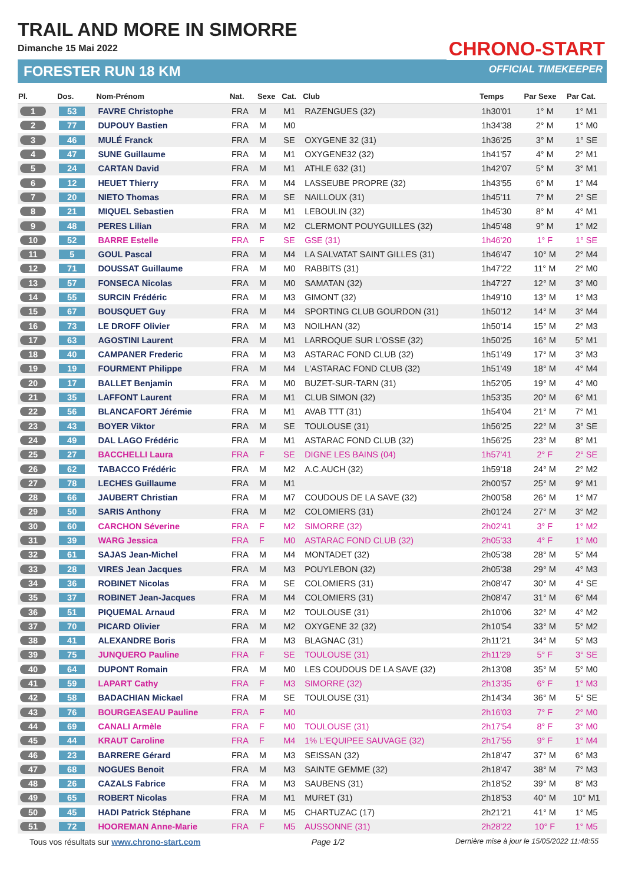TRAIL AND MORE IN SIMORRE
Dimanche 15 Mai 2022
FORESTER RUN 18 KM
CHRONO-START
OFFICIAL TIMEKEEPER
| Pl. | Dos. | Nom-Prénom | Nat. | Sexe | Cat. | Club | Temps | Par Sexe | Par Cat. |
| --- | --- | --- | --- | --- | --- | --- | --- | --- | --- |
| 1 | 53 | FAVRE Christophe | FRA | M | M1 | RAZENGUES (32) | 1h30'01 | 1° M | 1° M1 |
| 2 | 77 | DUPOUY Bastien | FRA | M | M0 | | 1h34'38 | 2° M | 1° M0 |
| 3 | 46 | MULÉ Franck | FRA | M | SE | OXYGENE 32 (31) | 1h36'25 | 3° M | 1° SE |
| 4 | 47 | SUNE Guillaume | FRA | M | M1 | OXYGENE32 (32) | 1h41'57 | 4° M | 2° M1 |
| 5 | 24 | CARTAN David | FRA | M | M1 | ATHLE 632 (31) | 1h42'07 | 5° M | 3° M1 |
| 6 | 12 | HEUET Thierry | FRA | M | M4 | LASSEUBE PROPRE (32) | 1h43'55 | 6° M | 1° M4 |
| 7 | 20 | NIETO Thomas | FRA | M | SE | NAILLOUX (31) | 1h45'11 | 7° M | 2° SE |
| 8 | 21 | MIQUEL Sebastien | FRA | M | M1 | LEBOULIN (32) | 1h45'30 | 8° M | 4° M1 |
| 9 | 48 | PERES Lilian | FRA | M | M2 | CLERMONT POUYGUILLES (32) | 1h45'48 | 9° M | 1° M2 |
| 10 | 52 | BARRE Estelle | FRA | F | SE | GSE (31) | 1h46'20 | 1° F | 1° SE |
| 11 | 5 | GOUL Pascal | FRA | M | M4 | LA SALVATAT SAINT GILLES (31) | 1h46'47 | 10° M | 2° M4 |
| 12 | 71 | DOUSSAT Guillaume | FRA | M | M0 | RABBITS (31) | 1h47'22 | 11° M | 2° M0 |
| 13 | 57 | FONSECA Nicolas | FRA | M | M0 | SAMATAN (32) | 1h47'27 | 12° M | 3° M0 |
| 14 | 55 | SURCIN Frédéric | FRA | M | M3 | GIMONT (32) | 1h49'10 | 13° M | 1° M3 |
| 15 | 67 | BOUSQUET Guy | FRA | M | M4 | SPORTING CLUB GOURDON (31) | 1h50'12 | 14° M | 3° M4 |
| 16 | 73 | LE DROFF Olivier | FRA | M | M3 | NOILHAN (32) | 1h50'14 | 15° M | 2° M3 |
| 17 | 63 | AGOSTINI Laurent | FRA | M | M1 | LARROQUE SUR L'OSSE (32) | 1h50'25 | 16° M | 5° M1 |
| 18 | 40 | CAMPANER Frederic | FRA | M | M3 | ASTARAC FOND CLUB (32) | 1h51'49 | 17° M | 3° M3 |
| 19 | 19 | FOURMENT Philippe | FRA | M | M4 | L'ASTARAC FOND CLUB (32) | 1h51'49 | 18° M | 4° M4 |
| 20 | 17 | BALLET Benjamin | FRA | M | M0 | BUZET-SUR-TARN (31) | 1h52'05 | 19° M | 4° M0 |
| 21 | 35 | LAFFONT Laurent | FRA | M | M1 | CLUB SIMON (32) | 1h53'35 | 20° M | 6° M1 |
| 22 | 56 | BLANCAFORT Jérémie | FRA | M | M1 | AVAB TTT (31) | 1h54'04 | 21° M | 7° M1 |
| 23 | 43 | BOYER Viktor | FRA | M | SE | TOULOUSE (31) | 1h56'25 | 22° M | 3° SE |
| 24 | 49 | DAL LAGO Frédéric | FRA | M | M1 | ASTARAC FOND CLUB (32) | 1h56'25 | 23° M | 8° M1 |
| 25 | 27 | BACCHELLI Laura | FRA | F | SE | DIGNE LES BAINS (04) | 1h57'41 | 2° F | 2° SE |
| 26 | 62 | TABACCO Frédéric | FRA | M | M2 | A.C.AUCH (32) | 1h59'18 | 24° M | 2° M2 |
| 27 | 78 | LECHES Guillaume | FRA | M | M1 | | 2h00'57 | 25° M | 9° M1 |
| 28 | 66 | JAUBERT Christian | FRA | M | M7 | COUDOUS DE LA SAVE (32) | 2h00'58 | 26° M | 1° M7 |
| 29 | 50 | SARIS Anthony | FRA | M | M2 | COLOMIERS (31) | 2h01'24 | 27° M | 3° M2 |
| 30 | 60 | CARCHON Séverine | FRA | F | M2 | SIMORRE (32) | 2h02'41 | 3° F | 1° M2 |
| 31 | 39 | WARG Jessica | FRA | F | M0 | ASTARAC FOND CLUB (32) | 2h05'33 | 4° F | 1° M0 |
| 32 | 61 | SAJAS Jean-Michel | FRA | M | M4 | MONTADET (32) | 2h05'38 | 28° M | 5° M4 |
| 33 | 28 | VIRES Jean Jacques | FRA | M | M3 | POUYLEBON (32) | 2h05'38 | 29° M | 4° M3 |
| 34 | 36 | ROBINET Nicolas | FRA | M | SE | COLOMIERS (31) | 2h08'47 | 30° M | 4° SE |
| 35 | 37 | ROBINET Jean-Jacques | FRA | M | M4 | COLOMIERS (31) | 2h08'47 | 31° M | 6° M4 |
| 36 | 51 | PIQUEMAL Arnaud | FRA | M | M2 | TOULOUSE (31) | 2h10'06 | 32° M | 4° M2 |
| 37 | 70 | PICARD Olivier | FRA | M | M2 | OXYGENE 32 (32) | 2h10'54 | 33° M | 5° M2 |
| 38 | 41 | ALEXANDRE Boris | FRA | M | M3 | BLAGNAC (31) | 2h11'21 | 34° M | 5° M3 |
| 39 | 75 | JUNQUERO Pauline | FRA | F | SE | TOULOUSE (31) | 2h11'29 | 5° F | 3° SE |
| 40 | 64 | DUPONT Romain | FRA | M | M0 | LES COUDOUS DE LA SAVE (32) | 2h13'08 | 35° M | 5° M0 |
| 41 | 59 | LAPART Cathy | FRA | F | M3 | SIMORRE (32) | 2h13'35 | 6° F | 1° M3 |
| 42 | 58 | BADACHIAN Mickael | FRA | M | SE | TOULOUSE (31) | 2h14'34 | 36° M | 5° SE |
| 43 | 76 | BOURGEASEAU Pauline | FRA | F | M0 | | 2h16'03 | 7° F | 2° M0 |
| 44 | 69 | CANALI Armèle | FRA | F | M0 | TOULOUSE (31) | 2h17'54 | 8° F | 3° M0 |
| 45 | 44 | KRAUT Caroline | FRA | F | M4 | 1% L'EQUIPEE SAUVAGE (32) | 2h17'55 | 9° F | 1° M4 |
| 46 | 23 | BARRERE Gérard | FRA | M | M3 | SEISSAN (32) | 2h18'47 | 37° M | 6° M3 |
| 47 | 68 | NOGUES Benoit | FRA | M | M3 | SAINTE GEMME (32) | 2h18'47 | 38° M | 7° M3 |
| 48 | 26 | CAZALS Fabrice | FRA | M | M3 | SAUBENS (31) | 2h18'52 | 39° M | 8° M3 |
| 49 | 65 | ROBERT Nicolas | FRA | M | M1 | MURET (31) | 2h18'53 | 40° M | 10° M1 |
| 50 | 45 | HADI Patrick Stéphane | FRA | M | M5 | CHARTUZAC (17) | 2h21'21 | 41° M | 1° M5 |
| 51 | 72 | HOOREMAN Anne-Marie | FRA | F | M5 | AUSSONNE (31) | 2h28'22 | 10° F | 1° M5 |
Tous vos résultats sur www.chrono-start.com Page 1/2 Dernière mise à jour le 15/05/2022 11:48:55